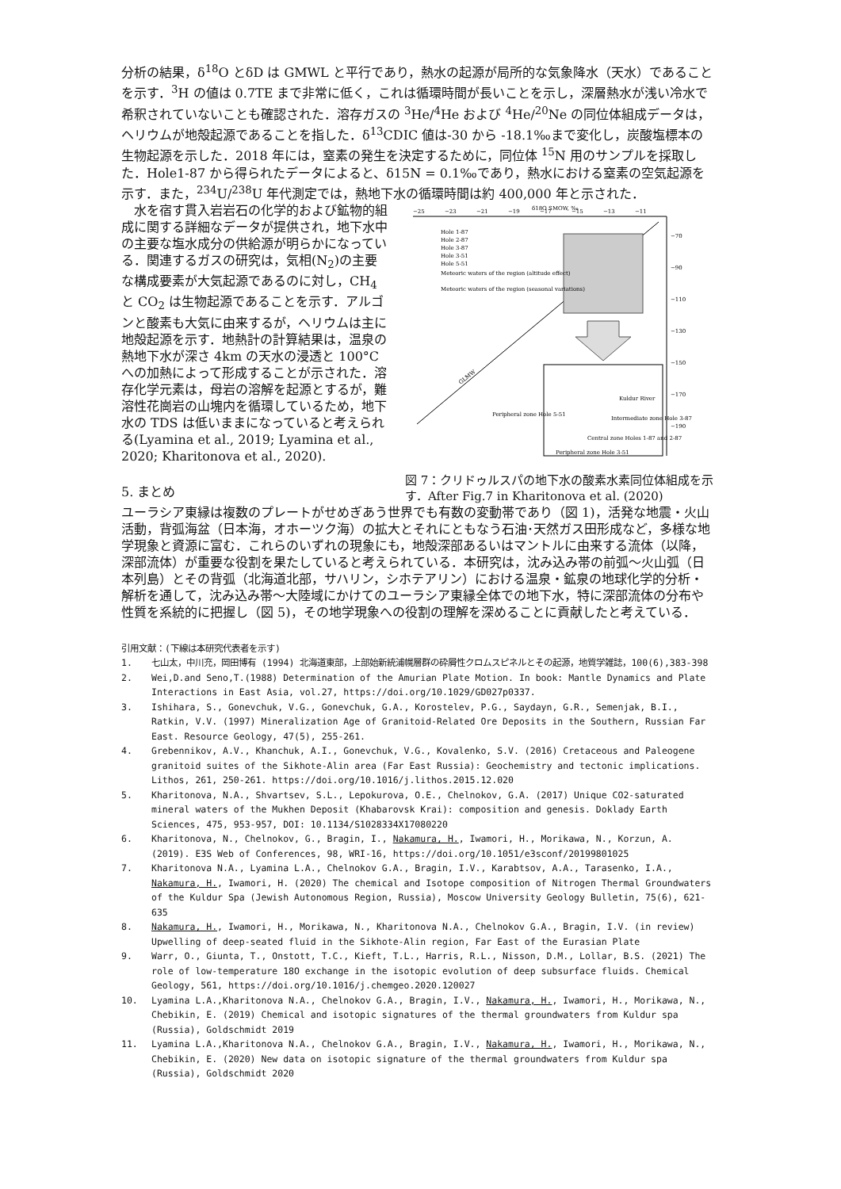分析の結果，δ<sup>18</sup>O とδD は GMWL と平行であり，熱水の起源が局所的な気象降水（天水）であることを示す．<sup>3</sup>H の値は 0.7TE まで非常に低く，これは循環時間が長いことを示し，深層熱水が浅い冷水で希釈されていないことも確認された．溶存ガスの <sup>3</sup>He/<sup>4</sup>He および <sup>4</sup>He/<sup>20</sup>Ne の同位体組成データは，ヘリウムが地殻起源であることを指した．δ<sup>13</sup>CDIC 値は-30 から -18.1‰まで変化し，炭酸塩標本の生物起源を示した．2018 年には，窒素の発生を決定するために，同位体 <sup>15</sup>N 用のサンプルを採取した．Hole1-87 から得られたデータによると、δ15N = 0.1‰であり，熱水における窒素の空気起源を示す．また，<sup>234</sup>U/<sup>238</sup>U 年代測定では，熱地下水の循環時間は約 400,000 年と示された．
　水を宿す貫入岩岩石の化学的および鉱物的組成に関する詳細なデータが提供され，地下水中の主要な塩水成分の供給源が明らかになっている．関連するガスの研究は，気相(N<sub>2</sub>)の主要な構成要素が大気起源であるのに対し，CH<sub>4</sub> と CO<sub>2</sub> は生物起源であることを示す．アルゴンと酸素も大気に由来するが，ヘリウムは主に地殻起源を示す．地熱計の計算結果は，温泉の熱地下水が深さ 4km の天水の浸透と 100°C への加熱によって形成することが示された．溶存化学元素は，母岩の溶解を起源とするが，難溶性花崗岩の山塊内を循環しているため，地下水の TDS は低いままになっていると考えられる(Lyamina et al., 2019; Lyamina et al., 2020; Kharitonova et al., 2020).
5. まとめ
δ18O SMOW, ‰
−25
−23
−21
−19
−17
−15
−13
−11
−70
−90
−110
−130
−150
−170
−190
Hole 1-87
Hole 2-87
Hole 3-87
Hole 3-51
Hole 5-51
Meteoric waters of the region (altitude effect)
Meteoric waters of the region (seasonal variations)
GLMW
Kuldur River
Peripheral zone Hole 5-51
Intermediate zone Hole 3-87
Central zone Holes 1-87 and 2-87
Peripheral zone Hole 3-51
図 7：クリドゥルスパの地下水の酸素水素同位体組成を示す．After Fig.7 in Kharitonova et al. (2020)
ユーラシア東縁は複数のプレートがせめぎあう世界でも有数の変動帯であり（図 1)，活発な地震・火山活動，背弧海盆（日本海，オホーツク海）の拡大とそれにともなう石油･天然ガス田形成など，多様な地学現象と資源に富む．これらのいずれの現象にも，地殻深部あるいはマントルに由来する流体（以降，深部流体）が重要な役割を果たしていると考えられている．本研究は，沈み込み帯の前弧～火山弧（日本列島）とその背弧（北海道北部，サハリン，シホテアリン）における温泉・鉱泉の地球化学的分析・解析を通して，沈み込み帯～大陸域にかけてのユーラシア東縁全体での地下水，特に深部流体の分布や性質を系統的に把握し（図 5)，その地学現象への役割の理解を深めることに貢献したと考えている．
引用文献：(下線は本研究代表者を示す)
1. 七山太，中川充，岡田博有 (1994) 北海道東部，上部始新統浦幌層群の砕屑性クロムスピネルとその起源，地質学雑誌，100(6),383-398
2. Wei,D.and Seno,T.(1988) Determination of the Amurian Plate Motion. In book: Mantle Dynamics and Plate Interactions in East Asia, vol.27, https://doi.org/10.1029/GD027p0337.
3. Ishihara, S., Gonevchuk, V.G., Gonevchuk, G.A., Korostelev, P.G., Saydayn, G.R., Semenjak, B.I., Ratkin, V.V. (1997) Mineralization Age of Granitoid-Related Ore Deposits in the Southern, Russian Far East. Resource Geology, 47(5), 255-261.
4. Grebennikov, A.V., Khanchuk, A.I., Gonevchuk, V.G., Kovalenko, S.V. (2016) Cretaceous and Paleogene granitoid suites of the Sikhote-Alin area (Far East Russia): Geochemistry and tectonic implications. Lithos, 261, 250-261. https://doi.org/10.1016/j.lithos.2015.12.020
5. Kharitonova, N.A., Shvartsev, S.L., Lepokurova, O.E., Chelnokov, G.A. (2017) Unique CO2-saturated mineral waters of the Mukhen Deposit (Khabarovsk Krai): composition and genesis. Doklady Earth Sciences, 475, 953-957, DOI: 10.1134/S1028334X17080220
6. Kharitonova, N., Chelnokov, G., Bragin, I., Nakamura, H., Iwamori, H., Morikawa, N., Korzun, A. (2019). E3S Web of Conferences, 98, WRI-16, https://doi.org/10.1051/e3sconf/20199801025
7. Kharitonova N.A., Lyamina L.A., Chelnokov G.A., Bragin, I.V., Karabtsov, A.A., Tarasenko, I.A., Nakamura, H., Iwamori, H. (2020) The chemical and Isotope composition of Nitrogen Thermal Groundwaters of the Kuldur Spa (Jewish Autonomous Region, Russia), Moscow University Geology Bulletin, 75(6), 621-635
8. Nakamura, H., Iwamori, H., Morikawa, N., Kharitonova N.A., Chelnokov G.A., Bragin, I.V. (in review) Upwelling of deep-seated fluid in the Sikhote-Alin region, Far East of the Eurasian Plate
9. Warr, O., Giunta, T., Onstott, T.C., Kieft, T.L., Harris, R.L., Nisson, D.M., Lollar, B.S. (2021) The role of low-temperature 18O exchange in the isotopic evolution of deep subsurface fluids. Chemical Geology, 561, https://doi.org/10.1016/j.chemgeo.2020.120027
10. Lyamina L.A.,Kharitonova N.A., Chelnokov G.A., Bragin, I.V., Nakamura, H., Iwamori, H., Morikawa, N., Chebikin, E. (2019) Chemical and isotopic signatures of the thermal groundwaters from Kuldur spa (Russia), Goldschmidt 2019
11. Lyamina L.A.,Kharitonova N.A., Chelnokov G.A., Bragin, I.V., Nakamura, H., Iwamori, H., Morikawa, N., Chebikin, E. (2020) New data on isotopic signature of the thermal groundwaters from Kuldur spa (Russia), Goldschmidt 2020